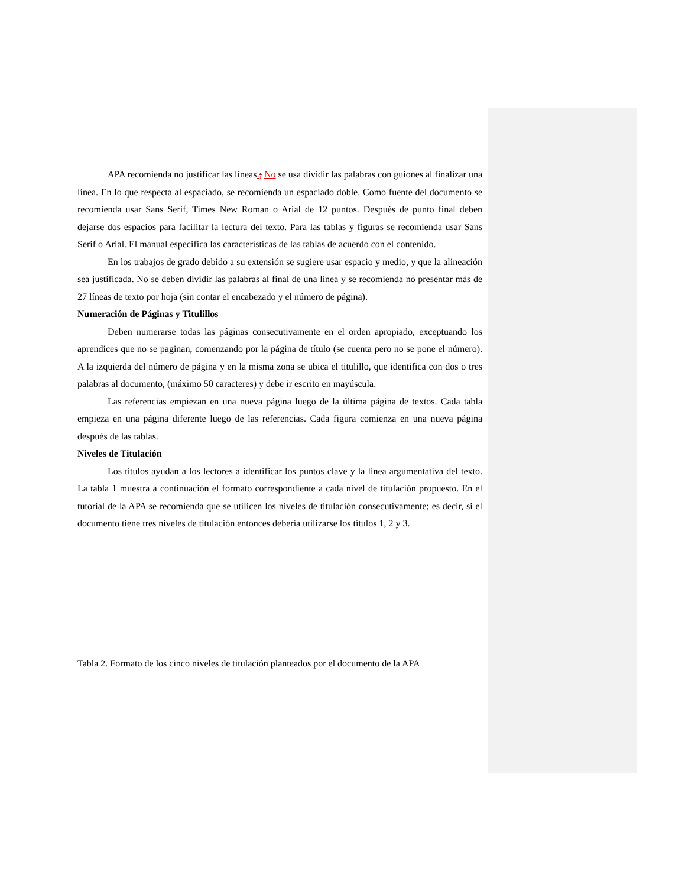APA recomienda no justificar las líneas.; No se usa dividir las palabras con guiones al finalizar una línea. En lo que respecta al espaciado, se recomienda un espaciado doble. Como fuente del documento se recomienda usar Sans Serif, Times New Roman o Arial de 12 puntos. Después de punto final deben dejarse dos espacios para facilitar la lectura del texto. Para las tablas y figuras se recomienda usar Sans Serif o Arial. El manual especifica las características de las tablas de acuerdo con el contenido.
En los trabajos de grado debido a su extensión se sugiere usar espacio y medio, y que la alineación sea justificada. No se deben dividir las palabras al final de una línea y se recomienda no presentar más de 27 líneas de texto por hoja (sin contar el encabezado y el número de página).
Numeración de Páginas y Titulillos
Deben numerarse todas las páginas consecutivamente en el orden apropiado, exceptuando los aprendices que no se paginan, comenzando por la página de título (se cuenta pero no se pone el número). A la izquierda del número de página y en la misma zona se ubica el titulillo, que identifica con dos o tres palabras al documento, (máximo 50 caracteres) y debe ir escrito en mayúscula.
Las referencias empiezan en una nueva página luego de la última página de textos. Cada tabla empieza en una página diferente luego de las referencias. Cada figura comienza en una nueva página después de las tablas.
Niveles de Titulación
Los títulos ayudan a los lectores a identificar los puntos clave y la línea argumentativa del texto. La tabla 1 muestra a continuación el formato correspondiente a cada nivel de titulación propuesto. En el tutorial de la APA se recomienda que se utilicen los niveles de titulación consecutivamente; es decir, si el documento tiene tres niveles de titulación entonces debería utilizarse los títulos 1, 2 y 3.
Tabla 2. Formato de los cinco niveles de titulación planteados por el documento de la APA